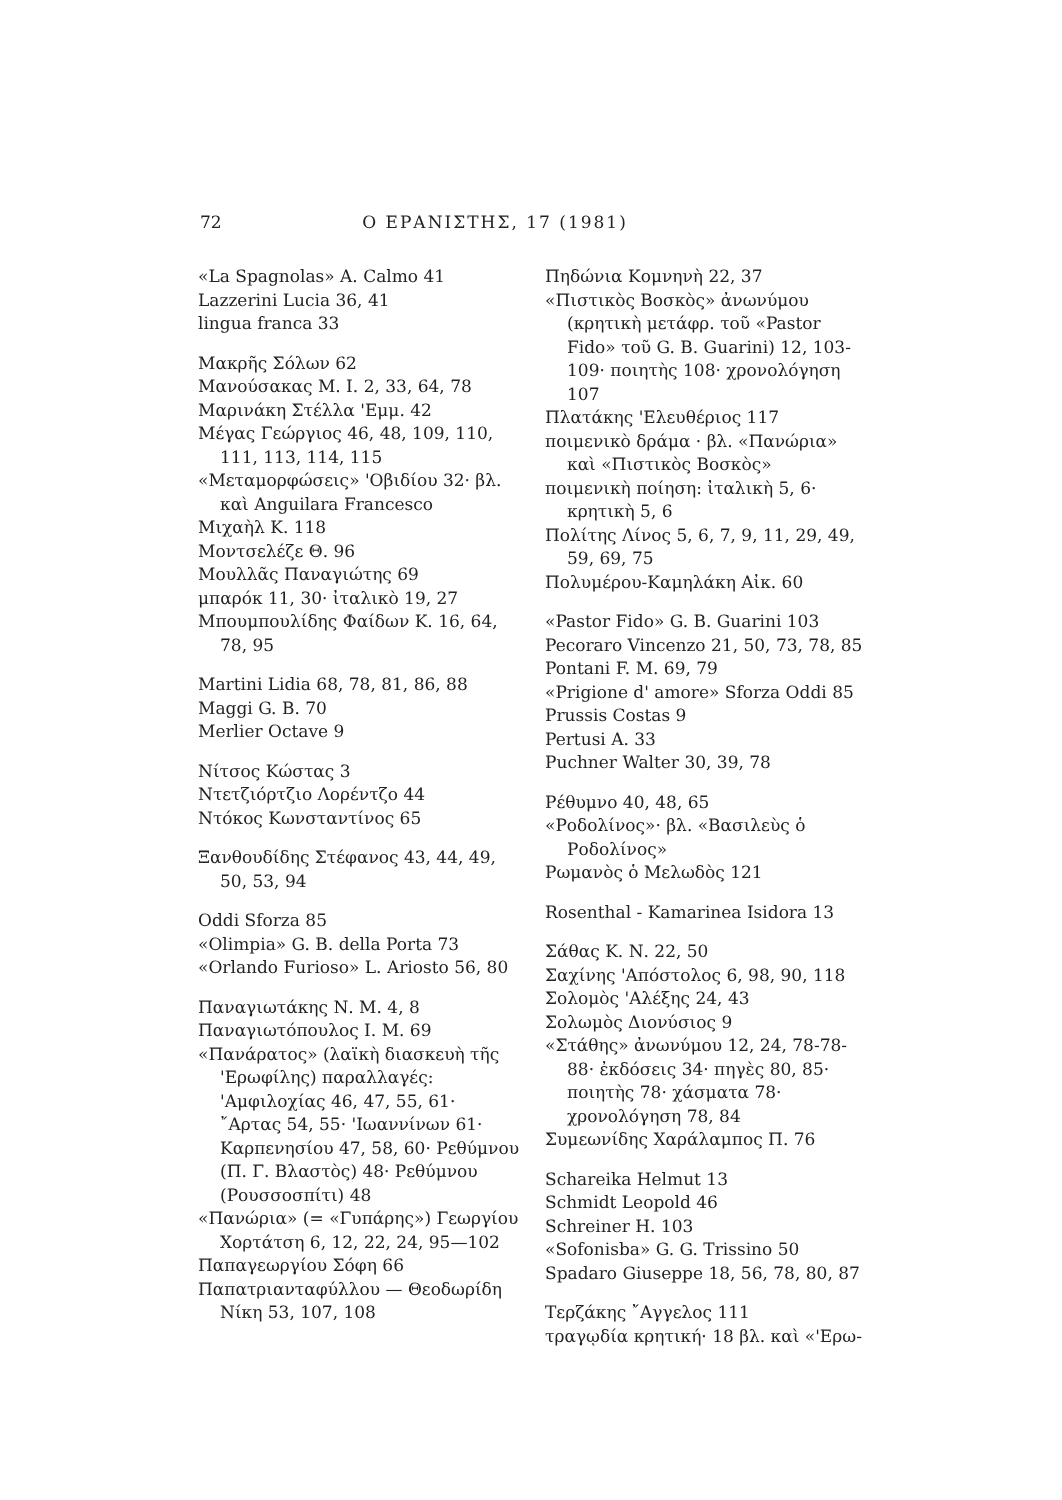72 Ο ΕΡΑΝΙΣΤΗΣ, 17 (1981)
«La Spagnolas» A. Calmo 41
Lazzerini Lucia 36, 41
lingua franca 33
Μακρῆς Σόλων 62
Μανούσακας Μ. Ι. 2, 33, 64, 78
Μαρινάκη Στέλλα 'Εμμ. 42
Μέγας Γεώργιος 46, 48, 109, 110, 111, 113, 114, 115
«Μεταμορφώσεις» 'Οβιδίου 32· βλ. καὶ Anguilara Francesco
Μιχαὴλ Κ. 118
Μοντσελέζε Θ. 96
Μουλλᾶς Παναγιώτης 69
μπαρόκ 11, 30· ἰταλικὸ 19, 27
Μπουμπουλίδης Φαίδων Κ. 16, 64, 78, 95
Martini Lidia 68, 78, 81, 86, 88
Maggi G. B. 70
Merlier Octave 9
Νίτσος Κώστας 3
Ντετζιόρτζιο Λορέντζο 44
Ντόκος Κωνσταντίνος 65
Ξανθουδίδης Στέφανος 43, 44, 49, 50, 53, 94
Oddi Sforza 85
«Olimpia» G. B. della Porta 73
«Orlando Furioso» L. Ariosto 56, 80
Παναγιωτάκης Ν. Μ. 4, 8
Παναγιωτόπουλος Ι. Μ. 69
«Πανάρατος» (λαϊκὴ διασκευὴ τῆς 'Ερωφίλης) παραλλαγές: 'Αμφιλοχίας 46, 47, 55, 61· ῎Αρτας 54, 55· 'Ιωαννίνων 61· Καρπενησίου 47, 58, 60· Ρεθύμνου (Π. Γ. Βλαστὸς) 48· Ρεθύμνου (Ρουσσοσπίτι) 48
«Πανώρια» (= «Γυπάρης») Γεωργίου Χορτάτση 6, 12, 22, 24, 95—102
Παπαγεωργίου Σόφη 66
Παπατριανταφύλλου — Θεοδωρίδη Νίκη 53, 107, 108
Πηδώνια Κομνηνὴ 22, 37
«Πιστικὸς Βοσκὸς» ἀνωνύμου (κρητικὴ μετάφρ. τοῦ «Pastor Fido» τοῦ G. B. Guarini) 12, 103-109· ποιητὴς 108· χρονολόγηση 107
Πλατάκης 'Ελευθέριος 117
ποιμενικὸ δράμα · βλ. «Πανώρια» καὶ «Πιστικὸς Βοσκὸς»
ποιμενικὴ ποίηση: ἰταλικὴ 5, 6· κρητικὴ 5, 6
Πολίτης Λίνος 5, 6, 7, 9, 11, 29, 49, 59, 69, 75
Πολυμέρου-Καμηλάκη Αἰκ. 60
«Pastor Fido» G. B. Guarini 103
Pecoraro Vincenzo 21, 50, 73, 78, 85
Pontani F. M. 69, 79
«Prigione d' amore» Sforza Oddi 85
Prussis Costas 9
Pertusi A. 33
Puchner Walter 30, 39, 78
Ρέθυμνο 40, 48, 65
«Ροδολίνος»· βλ. «Βασιλεὺς ὁ Ροδολίνος»
Ρωμανὸς ὁ Μελωδὸς 121
Rosenthal - Kamarinea Isidora 13
Σάθας Κ. Ν. 22, 50
Σαχίνης 'Απόστολος 6, 98, 90, 118
Σολομὸς 'Αλέξης 24, 43
Σολωμὸς Διονύσιος 9
«Στάθης» ἀνωνύμου 12, 24, 78-78-88· ἐκδόσεις 34· πηγὲς 80, 85· ποιητὴς 78· χάσματα 78· χρονολόγηση 78, 84
Συμεωνίδης Χαράλαμπος Π. 76
Schareika Helmut 13
Schmidt Leopold 46
Schreiner H. 103
«Sofonisba» G. G. Trissino 50
Spadaro Giuseppe 18, 56, 78, 80, 87
Τερζάκης ῎Αγγελος 111
τραγῳδία κρητική· 18 βλ. καὶ «'Ερω-